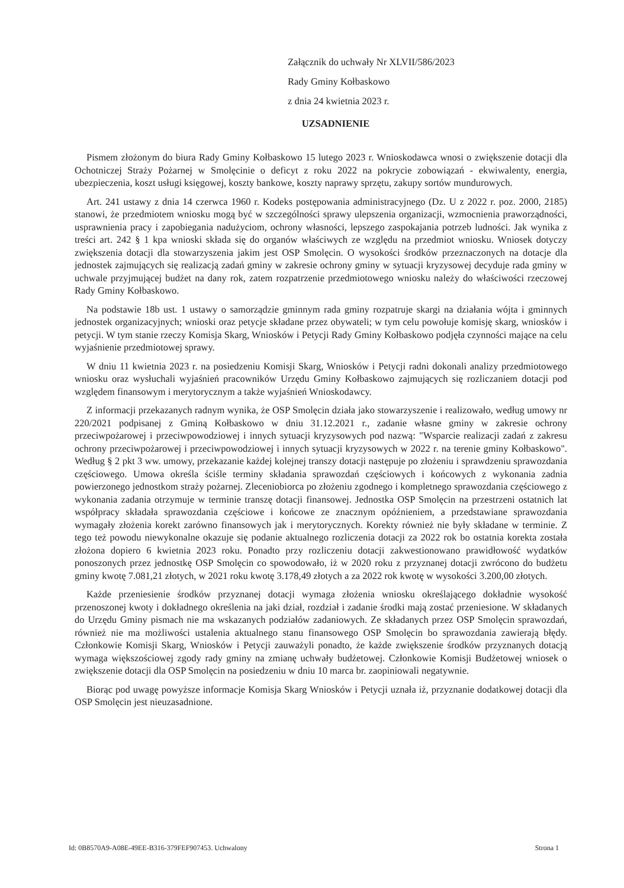Załącznik do uchwały Nr XLVII/586/2023
Rady Gminy Kołbaskowo
z dnia 24 kwietnia 2023 r.
UZSADNIENIE
Pismem złożonym do biura Rady Gminy Kołbaskowo 15 lutego 2023 r. Wnioskodawca wnosi o zwiększenie dotacji dla Ochotniczej Straży Pożarnej w Smolęcinie o deficyt z roku 2022 na pokrycie zobowiązań - ekwiwalenty, energia, ubezpieczenia, koszt usługi księgowej, koszty bankowe, koszty naprawy sprzętu, zakupy sortów mundurowych.
Art. 241 ustawy z dnia 14 czerwca 1960 r. Kodeks postępowania administracyjnego (Dz. U z 2022 r. poz. 2000, 2185) stanowi, że przedmiotem wniosku mogą być w szczególności sprawy ulepszenia organizacji, wzmocnienia praworządności, usprawnienia pracy i zapobiegania nadużyciom, ochrony własności, lepszego zaspokajania potrzeb ludności. Jak wynika z treści art. 242 § 1 kpa wnioski składa się do organów właściwych ze względu na przedmiot wniosku. Wniosek dotyczy zwiększenia dotacji dla stowarzyszenia jakim jest OSP Smolęcin. O wysokości środków przeznaczonych na dotacje dla jednostek zajmujących się realizacją zadań gminy w zakresie ochrony gminy w sytuacji kryzysowej decyduje rada gminy w uchwale przyjmującej budżet na dany rok, zatem rozpatrzenie przedmiotowego wniosku należy do właściwości rzeczowej Rady Gminy Kołbaskowo.
Na podstawie 18b ust. 1 ustawy o samorządzie gminnym rada gminy rozpatruje skargi na działania wójta i gminnych jednostek organizacyjnych; wnioski oraz petycje składane przez obywateli; w tym celu powołuje komisję skarg, wniosków i petycji. W tym stanie rzeczy Komisja Skarg, Wniosków i Petycji Rady Gminy Kołbaskowo podjęła czynności mające na celu wyjaśnienie przedmiotowej sprawy.
W dniu 11 kwietnia 2023 r. na posiedzeniu Komisji Skarg, Wniosków i Petycji radni dokonali analizy przedmiotowego wniosku oraz wysłuchali wyjaśnień pracowników Urzędu Gminy Kołbaskowo zajmujących się rozliczaniem dotacji pod względem finansowym i merytorycznym a także wyjaśnień Wnioskodawcy.
Z informacji przekazanych radnym wynika, że OSP Smolęcin działa jako stowarzyszenie i realizowało, według umowy nr 220/2021 podpisanej z Gminą Kołbaskowo w dniu 31.12.2021 r., zadanie własne gminy w zakresie ochrony przeciwpożarowej i przeciwpowodziowej i innych sytuacji kryzysowych pod nazwą: "Wsparcie realizacji zadań z zakresu ochrony przeciwpożarowej i przeciwpowodziowej i innych sytuacji kryzysowych w 2022 r. na terenie gminy Kołbaskowo". Według § 2 pkt 3 ww. umowy, przekazanie każdej kolejnej transzy dotacji następuje po złożeniu i sprawdzeniu sprawozdania częściowego. Umowa określa ściśle terminy składania sprawozdań częściowych i końcowych z wykonania zadnia powierzonego jednostkom straży pożarnej. Zleceniobiorca po złożeniu zgodnego i kompletnego sprawozdania częściowego z wykonania zadania otrzymuje w terminie transzę dotacji finansowej. Jednostka OSP Smolęcin na przestrzeni ostatnich lat współpracy składała sprawozdania częściowe i końcowe ze znacznym opóźnieniem, a przedstawiane sprawozdania wymagały złożenia korekt zarówno finansowych jak i merytorycznych. Korekty również nie były składane w terminie. Z tego też powodu niewykonalne okazuje się podanie aktualnego rozliczenia dotacji za 2022 rok bo ostatnia korekta została złożona dopiero 6 kwietnia 2023 roku. Ponadto przy rozliczeniu dotacji zakwestionowano prawidłowość wydatków ponoszonych przez jednostkę OSP Smolęcin co spowodowało, iż w 2020 roku z przyznanej dotacji zwrócono do budżetu gminy kwotę 7.081,21 złotych, w 2021 roku kwotę 3.178,49 złotych a za 2022 rok kwotę w wysokości 3.200,00 złotych.
Każde przeniesienie środków przyznanej dotacji wymaga złożenia wniosku określającego dokładnie wysokość przenoszonej kwoty i dokładnego określenia na jaki dział, rozdział i zadanie środki mają zostać przeniesione. W składanych do Urzędu Gminy pismach nie ma wskazanych podziałów zadaniowych. Ze składanych przez OSP Smolęcin sprawozdań, również nie ma możliwości ustalenia aktualnego stanu finansowego OSP Smolęcin bo sprawozdania zawierają błędy. Członkowie Komisji Skarg, Wniosków i Petycji zauważyli ponadto, że każde zwiększenie środków przyznanych dotacją wymaga większościowej zgody rady gminy na zmianę uchwały budżetowej. Członkowie Komisji Budżetowej wniosek o zwiększenie dotacji dla OSP Smolęcin na posiedzeniu w dniu 10 marca br. zaopiniowali negatywnie.
Biorąc pod uwagę powyższe informacje Komisja Skarg Wniosków i Petycji uznała iż, przyznanie dodatkowej dotacji dla OSP Smolęcin jest nieuzasadnione.
Id: 0B8570A9-A08E-49EE-B316-379FEF907453. Uchwalony Strona 1